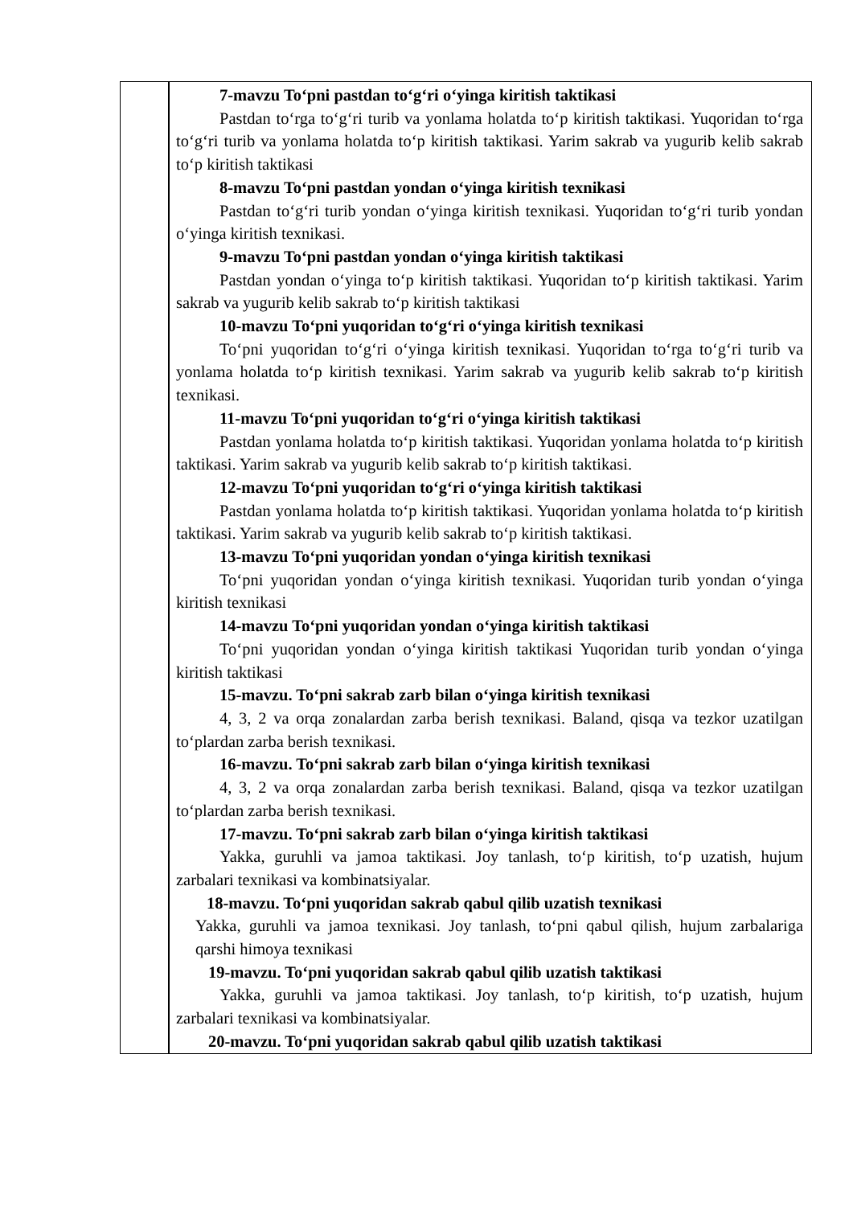| | | 7-mavzu To‘pni pastdan to‘g‘ri o‘yinga kiritish taktikasi Pastdan to‘rga to‘g‘ri turib va yonlama holatda to‘p kiritish taktikasi. Yuqoridan to‘rga to‘g‘ri turib va yonlama holatda to‘p kiritish taktikasi. Yarim sakrab va yugurib kelib sakrab to‘p kiritish taktikasi 8-mavzu To‘pni pastdan yondan o‘yinga kiritish texnikasi Pastdan to‘g‘ri turib yondan o‘yinga kiritish texnikasi. Yuqoridan to‘g‘ri turib yondan o‘yinga kiritish texnikasi. 9-mavzu To‘pni pastdan yondan o‘yinga kiritish taktikasi Pastdan yondan o‘yinga to‘p kiritish taktikasi. Yuqoridan to‘p kiritish taktikasi. Yarim sakrab va yugurib kelib sakrab to‘p kiritish taktikasi 10-mavzu To‘pni yuqoridan to‘g‘ri o‘yinga kiritish texnikasi To‘pni yuqoridan to‘g‘ri o‘yinga kiritish texnikasi. Yuqoridan to‘rga to‘g‘ri turib va yonlama holatda to‘p kiritish texnikasi. Yarim sakrab va yugurib kelib sakrab to‘p kiritish texnikasi. 11-mavzu To‘pni yuqoridan to‘g‘ri o‘yinga kiritish taktikasi Pastdan yonlama holatda to‘p kiritish taktikasi. Yuqoridan yonlama holatda to‘p kiritish taktikasi. Yarim sakrab va yugurib kelib sakrab to‘p kiritish taktikasi. 12-mavzu To‘pni yuqoridan to‘g‘ri o‘yinga kiritish taktikasi Pastdan yonlama holatda to‘p kiritish taktikasi. Yuqoridan yonlama holatda to‘p kiritish taktikasi. Yarim sakrab va yugurib kelib sakrab to‘p kiritish taktikasi. 13-mavzu To‘pni yuqoridan yondan o‘yinga kiritish texnikasi To‘pni yuqoridan yondan o‘yinga kiritish texnikasi. Yuqoridan turib yondan o‘yinga kiritish texnikasi 14-mavzu To‘pni yuqoridan yondan o‘yinga kiritish taktikasi To‘pni yuqoridan yondan o‘yinga kiritish taktikasi Yuqoridan turib yondan o‘yinga kiritish taktikasi 15-mavzu. To‘pni sakrab zarb bilan o‘yinga kiritish texnikasi 4, 3, 2 va orqa zonalardan zarba berish texnikasi. Baland, qisqa va tezkor uzatilgan to‘plardan zarba berish texnikasi. 16-mavzu. To‘pni sakrab zarb bilan o‘yinga kiritish texnikasi 4, 3, 2 va orqa zonalardan zarba berish texnikasi. Baland, qisqa va tezkor uzatilgan to‘plardan zarba berish texnikasi. 17-mavzu. To‘pni sakrab zarb bilan o‘yinga kiritish taktikasi Yakka, guruhli va jamoa taktikasi. Joy tanlash, to‘p kiritish, to‘p uzatish, hujum zarbalari texnikasi va kombinatsiyalar. 18-mavzu. To‘pni yuqoridan sakrab qabul qilib uzatish texnikasi Yakka, guruhli va jamoa texnikasi. Joy tanlash, to‘pni qabul qilish, hujum zarbalariga qarshi himoya texnikasi 19-mavzu. To‘pni yuqoridan sakrab qabul qilib uzatish taktikasi Yakka, guruhli va jamoa taktikasi. Joy tanlash, to‘p kiritish, to‘p uzatish, hujum zarbalari texnikasi va kombinatsiyalar. 20-mavzu. To‘pni yuqoridan sakrab qabul qilib uzatish taktikasi |